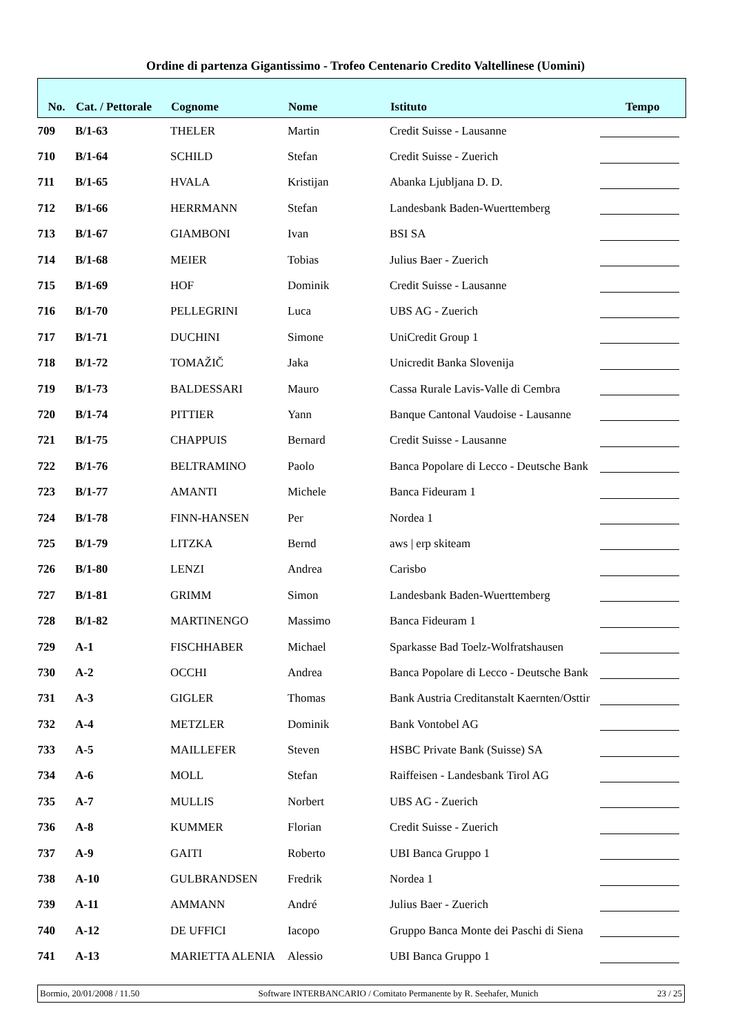Ordine di partenza Gigantissimo - Trofeo Centenario Credito Valtellinese (Uomini)
| No. | Cat. / Pettorale | Cognome | Nome | Istituto | Tempo |
| --- | --- | --- | --- | --- | --- |
| 709 | B/1-63 | THELER | Martin | Credit Suisse - Lausanne | |
| 710 | B/1-64 | SCHILD | Stefan | Credit Suisse - Zuerich | |
| 711 | B/1-65 | HVALA | Kristijan | Abanka Ljubljana D. D. | |
| 712 | B/1-66 | HERRMANN | Stefan | Landesbank Baden-Wuerttemberg | |
| 713 | B/1-67 | GIAMBONI | Ivan | BSI SA | |
| 714 | B/1-68 | MEIER | Tobias | Julius Baer - Zuerich | |
| 715 | B/1-69 | HOF | Dominik | Credit Suisse - Lausanne | |
| 716 | B/1-70 | PELLEGRINI | Luca | UBS AG - Zuerich | |
| 717 | B/1-71 | DUCHINI | Simone | UniCredit Group 1 | |
| 718 | B/1-72 | TOMAŽIČ | Jaka | Unicredit Banka Slovenija | |
| 719 | B/1-73 | BALDESSARI | Mauro | Cassa Rurale Lavis-Valle di Cembra | |
| 720 | B/1-74 | PITTIER | Yann | Banque Cantonal Vaudoise - Lausanne | |
| 721 | B/1-75 | CHAPPUIS | Bernard | Credit Suisse - Lausanne | |
| 722 | B/1-76 | BELTRAMINO | Paolo | Banca Popolare di Lecco - Deutsche Bank | |
| 723 | B/1-77 | AMANTI | Michele | Banca Fideuram 1 | |
| 724 | B/1-78 | FINN-HANSEN | Per | Nordea 1 | |
| 725 | B/1-79 | LITZKA | Bernd | aws / erp skiteam | |
| 726 | B/1-80 | LENZI | Andrea | Carisbo | |
| 727 | B/1-81 | GRIMM | Simon | Landesbank Baden-Wuerttemberg | |
| 728 | B/1-82 | MARTINENGO | Massimo | Banca Fideuram 1 | |
| 729 | A-1 | FISCHHABER | Michael | Sparkasse Bad Toelz-Wolfratshausen | |
| 730 | A-2 | OCCHI | Andrea | Banca Popolare di Lecco - Deutsche Bank | |
| 731 | A-3 | GIGLER | Thomas | Bank Austria Creditanstalt Kaernten/Osttir | |
| 732 | A-4 | METZLER | Dominik | Bank Vontobel AG | |
| 733 | A-5 | MAILLEFER | Steven | HSBC Private Bank (Suisse) SA | |
| 734 | A-6 | MOLL | Stefan | Raiffeisen - Landesbank Tirol AG | |
| 735 | A-7 | MULLIS | Norbert | UBS AG - Zuerich | |
| 736 | A-8 | KUMMER | Florian | Credit Suisse - Zuerich | |
| 737 | A-9 | GAITI | Roberto | UBI Banca Gruppo 1 | |
| 738 | A-10 | GULBRANDSEN | Fredrik | Nordea 1 | |
| 739 | A-11 | AMMANN | André | Julius Baer - Zuerich | |
| 740 | A-12 | DE UFFICI | Iacopo | Gruppo Banca Monte dei Paschi di Siena | |
| 741 | A-13 | MARIETTA ALENIA | Alessio | UBI Banca Gruppo 1 | |
Bormio, 20/01/2008 / 11.50 Software INTERBANCARIO / Comitato Permanente by R. Seehafer, Munich 23 / 25